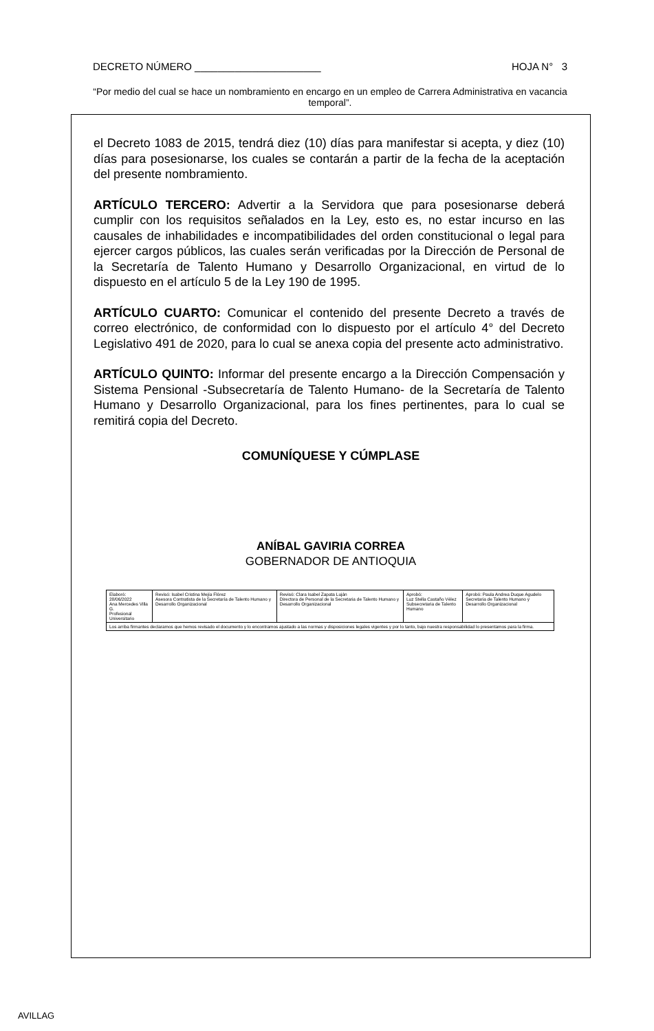DECRETO NÚMERO ______________________ HOJA N° 3
“Por medio del cual se hace un nombramiento en encargo en un empleo de Carrera Administrativa en vacancia temporal”.
el Decreto 1083 de 2015, tendrá diez (10) días para manifestar si acepta, y diez (10) días para posesionarse, los cuales se contarán a partir de la fecha de la aceptación del presente nombramiento.
ARTÍCULO TERCERO: Advertir a la Servidora que para posesionarse deberá cumplir con los requisitos señalados en la Ley, esto es, no estar incurso en las causales de inhabilidades e incompatibilidades del orden constitucional o legal para ejercer cargos públicos, las cuales serán verificadas por la Dirección de Personal de la Secretaría de Talento Humano y Desarrollo Organizacional, en virtud de lo dispuesto en el artículo 5 de la Ley 190 de 1995.
ARTÍCULO CUARTO: Comunicar el contenido del presente Decreto a través de correo electrónico, de conformidad con lo dispuesto por el artículo 4° del Decreto Legislativo 491 de 2020, para lo cual se anexa copia del presente acto administrativo.
ARTÍCULO QUINTO: Informar del presente encargo a la Dirección Compensación y Sistema Pensional -Subsecretaría de Talento Humano- de la Secretaría de Talento Humano y Desarrollo Organizacional, para los fines pertinentes, para lo cual se remitirá copia del Decreto.
COMUNÍQUESE Y CÚMPLASE
ANÍBAL GAVIRIA CORREA
GOBERNADOR DE ANTIOQUIA
| Elaboró: 28/06/2022 Ana Mercedes Villa G. Profesional Universitario | Revisó: Isabel Cristina Mejía Flórez Asesora Contratista de la Secretaría de Talento Humano y Desarrollo Organizacional | Revisó: Clara Isabel Zapata Luján Directora de Personal de la Secretaria de Talento Humano y Desarrollo Organizacional | Aprobó: Luz Stella Castaño Vélez Subsecretaria de Talento Humano | Aprobó: Paula Andrea Duque Agudelo Secretaria de Talento Humano y Desarrollo Organizacional |
| Los arriba firmantes declaramos que hemos revisado el documento y lo encontramos ajustado a las normas y disposiciones legales vigentes y por lo tanto, bajo nuestra responsabilidad lo presentamos para la firma. | | | | |
AVILLAG